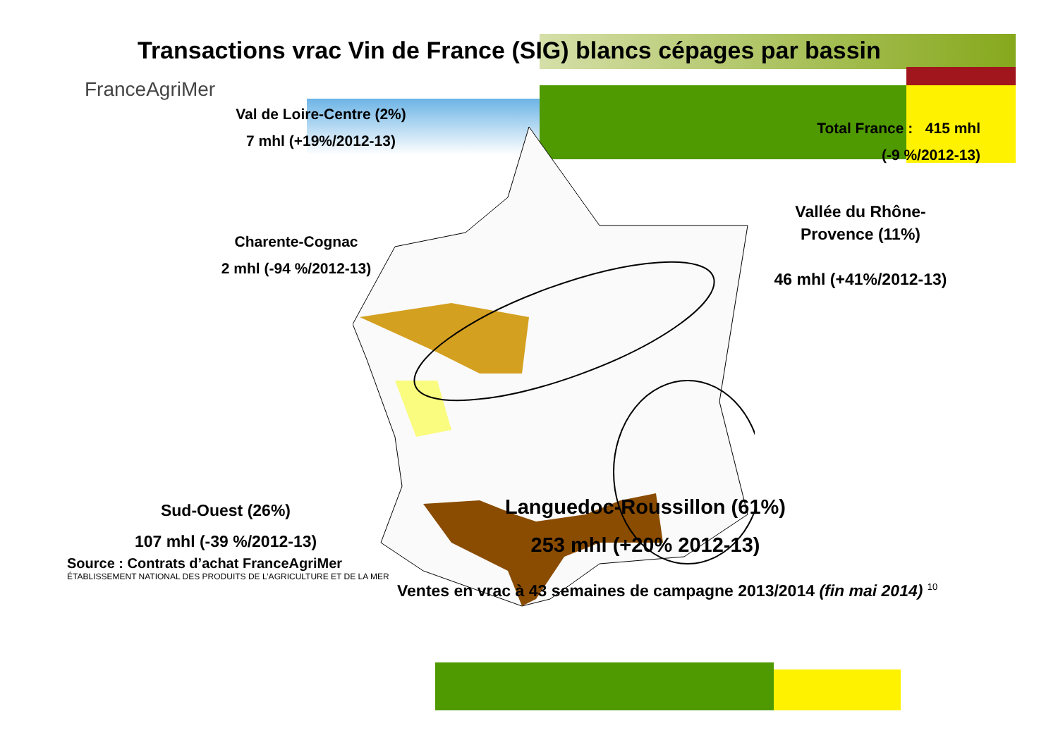Transactions vrac Vin de France (SIG) blancs cépages par bassin
FranceAgriMer
Val de Loire-Centre (2%)
7 mhl (+19%/2012-13)
Total France : 415 mhl
(-9 %/2012-13)
Charente-Cognac
2 mhl (-94 %/2012-13)
Vallée du Rhône-
Provence (11%)
46 mhl (+41%/2012-13)
Sud-Ouest (26%)
107 mhl (-39 %/2012-13)
Languedoc-Roussillon (61%)
253 mhl (+20% 2012-13)
Source : Contrats d’achat FranceAgriMer
ÉTABLISSEMENT NATIONAL DES PRODUITS DE L’AGRICULTURE ET DE LA MER
Ventes en vrac à 43 semaines de campagne 2013/2014 (fin mai 2014) <sup>10</sup>